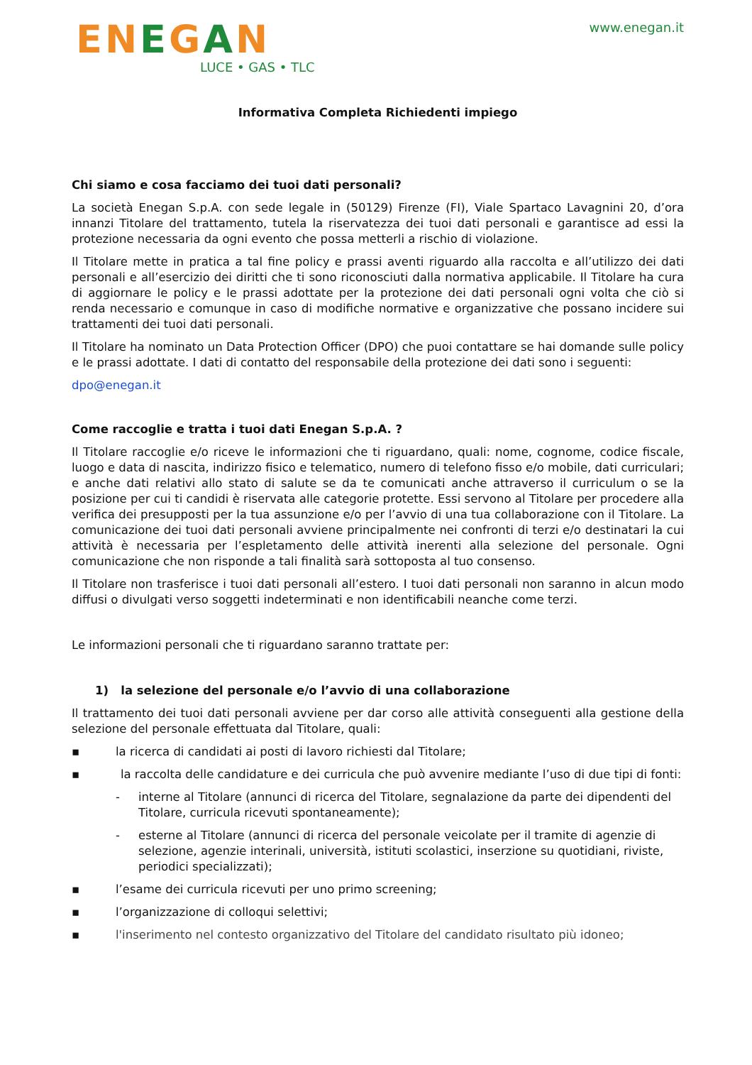ENEGAN
LUCE • GAS • TLC
www.enegan.it
Informativa Completa Richiedenti impiego
Chi siamo e cosa facciamo dei tuoi dati personali?
La società Enegan S.p.A. con sede legale in (50129) Firenze (FI), Viale Spartaco Lavagnini 20, d’ora innanzi Titolare del trattamento, tutela la riservatezza dei tuoi dati personali e garantisce ad essi la protezione necessaria da ogni evento che possa metterli a rischio di violazione.
Il Titolare mette in pratica a tal fine policy e prassi aventi riguardo alla raccolta e all’utilizzo dei dati personali e all’esercizio dei diritti che ti sono riconosciuti dalla normativa applicabile. Il Titolare ha cura di aggiornare le policy e le prassi adottate per la protezione dei dati personali ogni volta che ciò si renda necessario e comunque in caso di modifiche normative e organizzative che possano incidere sui trattamenti dei tuoi dati personali.
Il Titolare ha nominato un Data Protection Officer (DPO) che puoi contattare se hai domande sulle policy e le prassi adottate. I dati di contatto del responsabile della protezione dei dati sono i seguenti:
dpo@enegan.it
Come raccoglie e tratta i tuoi dati Enegan S.p.A. ?
Il Titolare raccoglie e/o riceve le informazioni che ti riguardano, quali: nome, cognome, codice fiscale, luogo e data di nascita, indirizzo fisico e telematico, numero di telefono fisso e/o mobile, dati curriculari; e anche dati relativi allo stato di salute se da te comunicati anche attraverso il curriculum o se la posizione per cui ti candidi è riservata alle categorie protette. Essi servono al Titolare per procedere alla verifica dei presupposti per la tua assunzione e/o per l’avvio di una tua collaborazione con il Titolare. La comunicazione dei tuoi dati personali avviene principalmente nei confronti di terzi e/o destinatari la cui attività è necessaria per l’espletamento delle attività inerenti alla selezione del personale. Ogni comunicazione che non risponde a tali finalità sarà sottoposta al tuo consenso.
Il Titolare non trasferisce i tuoi dati personali all’estero. I tuoi dati personali non saranno in alcun modo diffusi o divulgati verso soggetti indeterminati e non identificabili neanche come terzi.
Le informazioni personali che ti riguardano saranno trattate per:
1) la selezione del personale e/o l’avvio di una collaborazione
Il trattamento dei tuoi dati personali avviene per dar corso alle attività conseguenti alla gestione della selezione del personale effettuata dal Titolare, quali:
▪ la ricerca di candidati ai posti di lavoro richiesti dal Titolare;
▪ la raccolta delle candidature e dei curricula che può avvenire mediante l’uso di due tipi di fonti:
- interne al Titolare (annunci di ricerca del Titolare, segnalazione da parte dei dipendenti del Titolare, curricula ricevuti spontaneamente);
- esterne al Titolare (annunci di ricerca del personale veicolate per il tramite di agenzie di selezione, agenzie interinali, università, istituti scolastici, inserzione su quotidiani, riviste, periodici specializzati);
▪ l’esame dei curricula ricevuti per uno primo screening;
▪ l’organizzazione di colloqui selettivi;
▪ l'inserimento nel contesto organizzativo del Titolare del candidato risultato più idoneo;